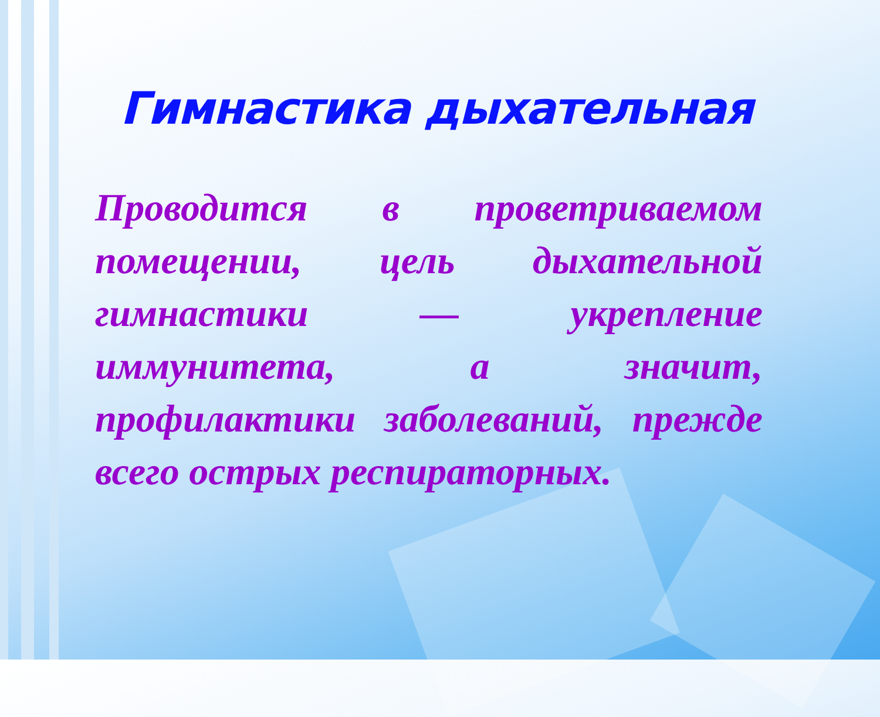Гимнастика дыхательная
Проводится в проветриваемом помещении, цель дыхательной гимнастики — укрепление иммунитета, а значит, профилактики заболеваний, прежде всего острых респираторных.